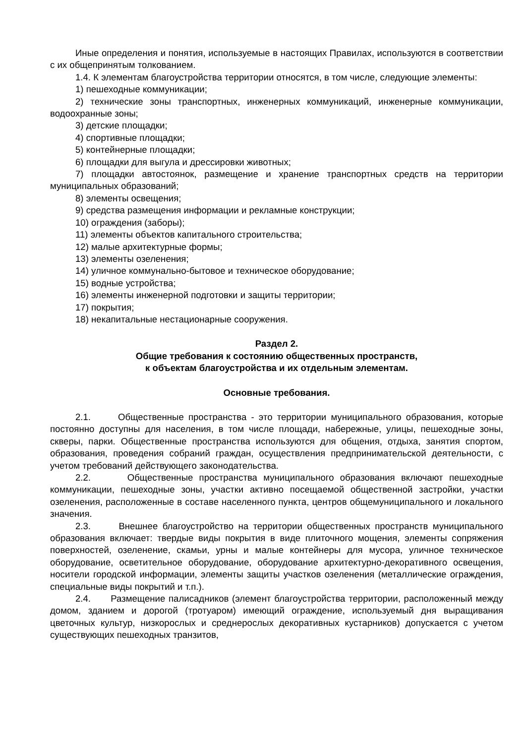Иные определения и понятия, используемые в настоящих Правилах, используются в соответствии с их общепринятым толкованием.
1.4. К элементам благоустройства территории относятся, в том числе, следующие элементы:
1) пешеходные коммуникации;
2) технические зоны транспортных, инженерных коммуникаций, инженерные коммуникации, водоохранные зоны;
3) детские площадки;
4) спортивные площадки;
5) контейнерные площадки;
6) площадки для выгула и дрессировки животных;
7) площадки автостоянок, размещение и хранение транспортных средств на территории муниципальных образований;
8) элементы освещения;
9) средства размещения информации и рекламные конструкции;
10) ограждения (заборы);
11) элементы объектов капитального строительства;
12) малые архитектурные формы;
13) элементы озеленения;
14) уличное коммунально-бытовое и техническое оборудование;
15) водные устройства;
16) элементы инженерной подготовки и защиты территории;
17) покрытия;
18) некапитальные нестационарные сооружения.
Раздел 2.
Общие требования к состоянию общественных пространств,
к объектам благоустройства и их отдельным элементам.
Основные требования.
2.1. Общественные пространства - это территории муниципального образования, которые постоянно доступны для населения, в том числе площади, набережные, улицы, пешеходные зоны, скверы, парки. Общественные пространства используются для общения, отдыха, занятия спортом, образования, проведения собраний граждан, осуществления предпринимательской деятельности, с учетом требований действующего законодательства.
2.2. Общественные пространства муниципального образования включают пешеходные коммуникации, пешеходные зоны, участки активно посещаемой общественной застройки, участки озеленения, расположенные в составе населенного пункта, центров общемуниципального и локального значения.
2.3. Внешнее благоустройство на территории общественных пространств муниципального образования включает: твердые виды покрытия в виде плиточного мощения, элементы сопряжения поверхностей, озеленение, скамьи, урны и малые контейнеры для мусора, уличное техническое оборудование, осветительное оборудование, оборудование архитектурно-декоративного освещения, носители городской информации, элементы защиты участков озеленения (металлические ограждения, специальные виды покрытий и т.п.).
2.4. Размещение палисадников (элемент благоустройства территории, расположенный между домом, зданием и дорогой (тротуаром) имеющий ограждение, используемый дня выращивания цветочных культур, низкорослых и среднерослых декоративных кустарников) допускается с учетом существующих пешеходных транзитов,